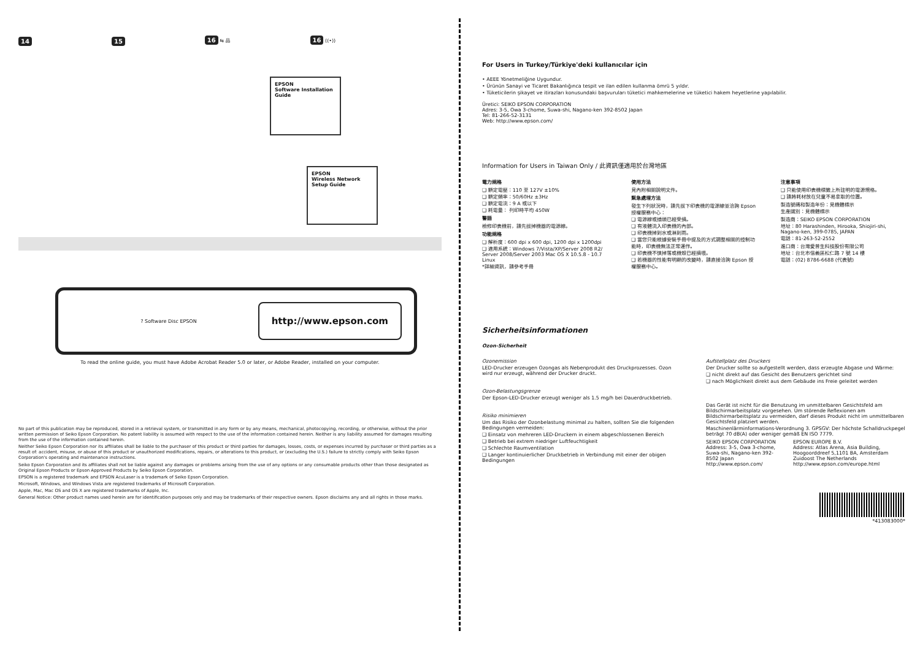14 15 16 ⇆ 品 16 ((•))
EPSON
Software Installation Guide EPSON
Wireless Network Setup Guide
? Software Disc EPSON http://www.epson.com
To read the online guide, you must have Adobe Acrobat Reader 5.0 or later, or Adobe Reader, installed on your computer.
No part of this publication may be reproduced, stored in a retrieval system, or transmitted in any form or by any means, mechanical, photocopying, recording, or otherwise, without the prior written permission of Seiko Epson Corporation. No patent liability is assumed with respect to the use of the information contained herein. Neither is any liability assumed for damages resulting from the use of the information contained herein.
Neither Seiko Epson Corporation nor its affiliates shall be liable to the purchaser of this product or third parties for damages, losses, costs, or expenses incurred by purchaser or third parties as a result of: accident, misuse, or abuse of this product or unauthorized modifications, repairs, or alterations to this product, or (excluding the U.S.) failure to strictly comply with Seiko Epson Corporation's operating and maintenance instructions.
Seiko Epson Corporation and its affiliates shall not be liable against any damages or problems arising from the use of any options or any consumable products other than those designated as Original Epson Products or Epson Approved Products by Seiko Epson Corporation.
EPSON is a registered trademark and EPSON AcuLaser is a trademark of Seiko Epson Corporation.
Microsoft, Windows, and Windows Vista are registered trademarks of Microsoft Corporation.
Apple, Mac, Mac OS and OS X are registered trademarks of Apple, Inc.
General Notice: Other product names used herein are for identification purposes only and may be trademarks of their respective owners. Epson disclaims any and all rights in those marks.
For Users in Turkey/Türkiye'deki kullanıcılar için
• AEEE Yönetmeliğine Uygundur.
• Ürünün Sanayi ve Ticaret Bakanlığınca tespit ve ilan edilen kullanma ömrü 5 yıldır.
• Tüketicilerin şikayet ve itirazları konusundaki başvuruları tüketici mahkemelerine ve tüketici hakem heyetlerine yapılabilir.
Üretici: SEIKO EPSON CORPORATION
Adres: 3-5, Owa 3-chome, Suwa-shi, Nagano-ken 392-8502 Japan
Tel: 81-266-52-3131
Web: http://www.epson.com/
Information for Users in Taiwan Only / 此資訊僅適用於台灣地區
電力規格
❑ 額定電壓：110 至 127V ±10%
❑ 額定頻率：50/60Hz ±3Hz
❑ 額定電流：9 A 或以下
❑ 耗電量： 列印時平均 450W
警語
檢修印表機前，請先拔掉機器的電源線。
功能規格
❑ 解析度：600 dpi x 600 dpi, 1200 dpi x 1200dpi
❑ 適用系統：Windows 7/Vista/XP/Server 2008 R2/ Server 2008/Server 2003 Mac OS X 10.5.8 - 10.7 Linux
*詳細資訊，請參考手冊
使用方法
見內附相關說明文件。
緊急處理方法
發生下列狀況時，請先拔下印表機的電源線並洽詢 Epson 授權服務中心：
❑ 電源線或插頭已經受損。
❑ 有液體流入印表機的內部。
❑ 印表機掉到水或淋到雨。
❑ 當您只能根據安裝手冊中提及的方式調整相關的控制功能時，印表機無法正常運作。
❑ 印表機不慎掉落或機殼已經損壞。
❑ 若機器的性能有明顯的改變時，請直接洽詢 Epson 授權服務中心。
注意事項
❑ 只能使用印表機標籤上所註明的電源規格。
❑ 請將耗材放在兒童不易拿取的位置。
製造號碼和製造年份：見機體標示
生產國別：見機體標示
製造商：SEIKO EPSON CORPORATION
地址：80 Harashinden, Hirooka, Shiojiri-shi, Nagano-ken, 399-0785, JAPAN
電話：81-263-52-2552
進口商：台灣愛普生科技股份有限公司
地址：台北市信義區松仁路 7 號 14 樓
電話：(02) 8786-6688 (代表號)
Sicherheitsinformationen
Ozon-Sicherheit
Ozonemission
LED-Drucker erzeugen Ozongas als Nebenprodukt des Druckprozesses. Ozon wird nur erzeugt, während der Drucker druckt.
Ozon-Belastungsgrenze
Der Epson-LED-Drucker erzeugt weniger als 1.5 mg/h bei Dauerdruckbetrieb.
Risiko minimieren
Um das Risiko der Ozonbelastung minimal zu halten, sollten Sie die folgenden Bedingungen vermeiden:
❑ Einsatz von mehreren LED-Druckern in einem abgeschlossenen Bereich
❑ Betrieb bei extrem niedriger Luftfeuchtigkeit
❑ Schlechte Raumventilation
❑ Langer kontinuierlicher Druckbetrieb in Verbindung mit einer der obigen Bedingungen
Aufstellplatz des Druckers
Der Drucker sollte so aufgestellt werden, dass erzeugte Abgase und Wärme:
❑ nicht direkt auf das Gesicht des Benutzers gerichtet sind
❑ nach Möglichkeit direkt aus dem Gebäude ins Freie geleitet werden
Das Gerät ist nicht für die Benutzung im unmittelbaren Gesichtsfeld am Bildschirmarbeitsplatz vorgesehen. Um störende Reflexionen am Bildschirmarbeitsplatz zu vermeiden, darf dieses Produkt nicht im unmittelbaren Gesichtsfeld platziert werden.
Maschinenlärminformations-Verordnung 3. GPSGV: Der höchste Schalldruckpegel beträgt 70 dB(A) oder weniger gemäß EN ISO 7779.
SEIKO EPSON CORPORATION
Address: 3-5, Owa 3-chome, Suwa-shi, Nagano-ken 392-8502 Japan
http://www.epson.com/
EPSON EUROPE B.V.
Address: Atlas Arena, Asia Building, Hoogoorddreef 5,1101 BA, Amsterdam Zuidoost The Netherlands
http://www.epson.com/europe.html
*413083000*